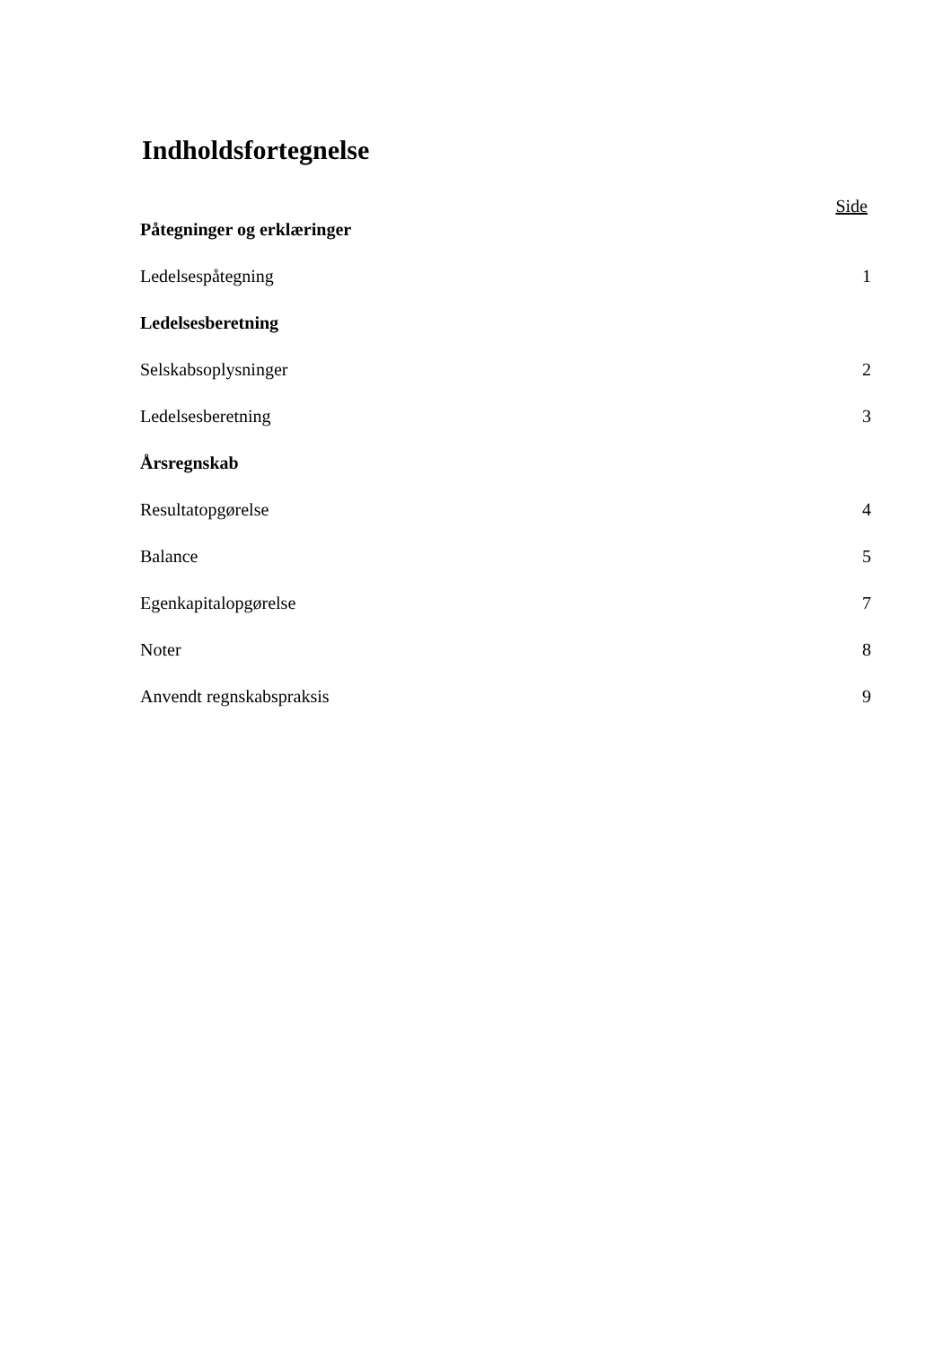Indholdsfortegnelse
Side
Påtegninger og erklæringer
Ledelsespåtegning 1
Ledelsesberetning
Selskabsoplysninger 2
Ledelsesberetning 3
Årsregnskab
Resultatopgørelse 4
Balance 5
Egenkapitalopgørelse 7
Noter 8
Anvendt regnskabspraksis 9